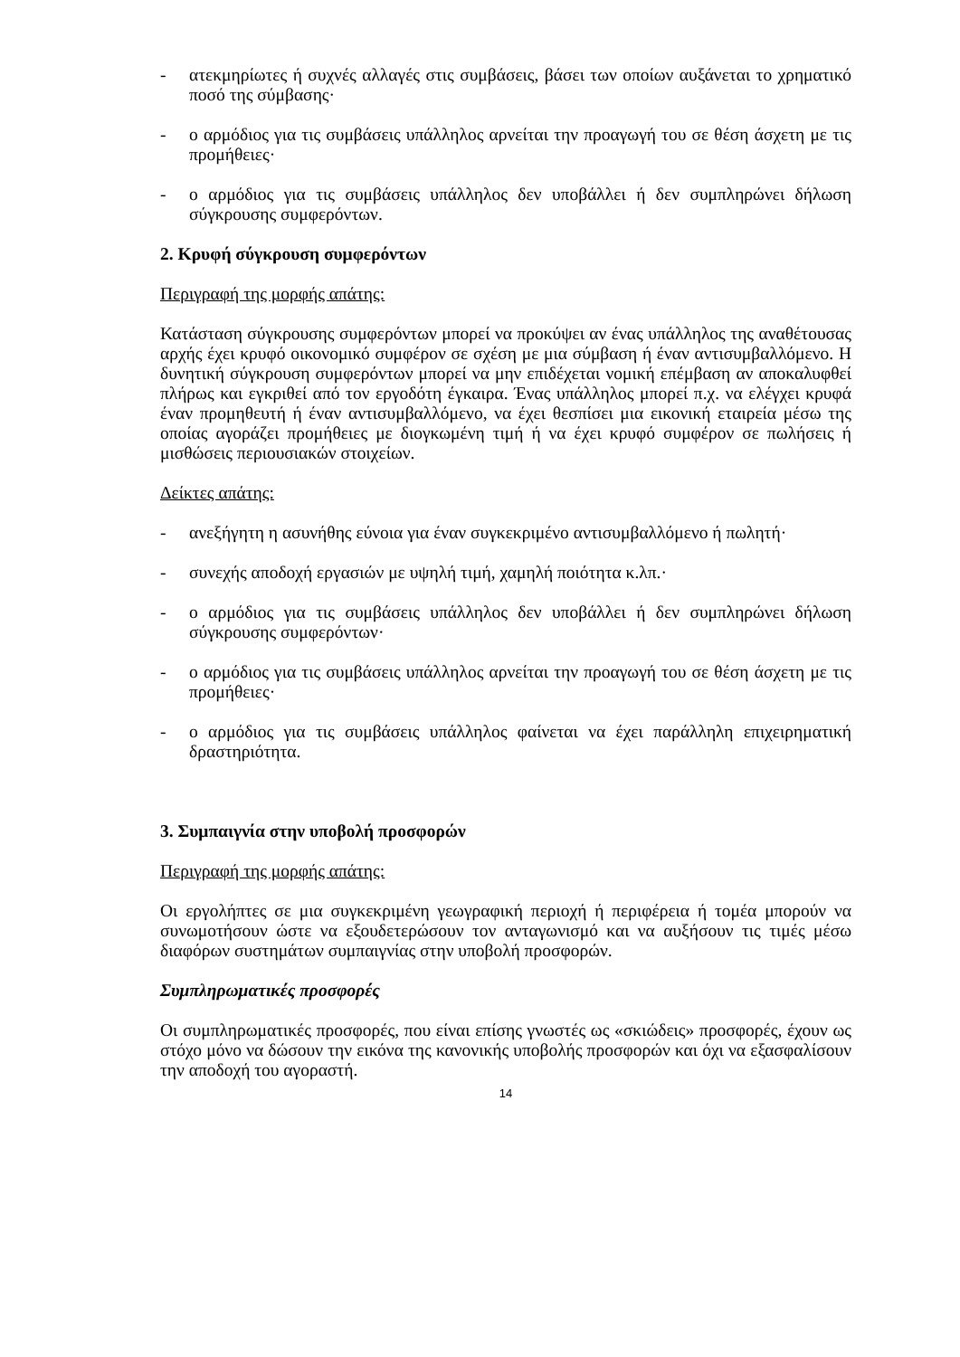- ατεκμηρίωτες ή συχνές αλλαγές στις συμβάσεις, βάσει των οποίων αυξάνεται το χρηματικό ποσό της σύμβασης·
- ο αρμόδιος για τις συμβάσεις υπάλληλος αρνείται την προαγωγή του σε θέση άσχετη με τις προμήθειες·
- ο αρμόδιος για τις συμβάσεις υπάλληλος δεν υποβάλλει ή δεν συμπληρώνει δήλωση σύγκρουσης συμφερόντων.
2. Κρυφή σύγκρουση συμφερόντων
Περιγραφή της μορφής απάτης:
Κατάσταση σύγκρουσης συμφερόντων μπορεί να προκύψει αν ένας υπάλληλος της αναθέτουσας αρχής έχει κρυφό οικονομικό συμφέρον σε σχέση με μια σύμβαση ή έναν αντισυμβαλλόμενο. Η δυνητική σύγκρουση συμφερόντων μπορεί να μην επιδέχεται νομική επέμβαση αν αποκαλυφθεί πλήρως και εγκριθεί από τον εργοδότη έγκαιρα. Ένας υπάλληλος μπορεί π.χ. να ελέγχει κρυφά έναν προμηθευτή ή έναν αντισυμβαλλόμενο, να έχει θεσπίσει μια εικονική εταιρεία μέσω της οποίας αγοράζει προμήθειες με διογκωμένη τιμή ή να έχει κρυφό συμφέρον σε πωλήσεις ή μισθώσεις περιουσιακών στοιχείων.
Δείκτες απάτης:
- ανεξήγητη η ασυνήθης εύνοια για έναν συγκεκριμένο αντισυμβαλλόμενο ή πωλητή·
- συνεχής αποδοχή εργασιών με υψηλή τιμή, χαμηλή ποιότητα κ.λπ.·
- ο αρμόδιος για τις συμβάσεις υπάλληλος δεν υποβάλλει ή δεν συμπληρώνει δήλωση σύγκρουσης συμφερόντων·
- ο αρμόδιος για τις συμβάσεις υπάλληλος αρνείται την προαγωγή του σε θέση άσχετη με τις προμήθειες·
- ο αρμόδιος για τις συμβάσεις υπάλληλος φαίνεται να έχει παράλληλη επιχειρηματική δραστηριότητα.
3. Συμπαιγνία στην υποβολή προσφορών
Περιγραφή της μορφής απάτης:
Οι εργολήπτες σε μια συγκεκριμένη γεωγραφική περιοχή ή περιφέρεια ή τομέα μπορούν να συνωμοτήσουν ώστε να εξουδετερώσουν τον ανταγωνισμό και να αυξήσουν τις τιμές μέσω διαφόρων συστημάτων συμπαιγνίας στην υποβολή προσφορών.
Συμπληρωματικές προσφορές
Οι συμπληρωματικές προσφορές, που είναι επίσης γνωστές ως «σκιώδεις» προσφορές, έχουν ως στόχο μόνο να δώσουν την εικόνα της κανονικής υποβολής προσφορών και όχι να εξασφαλίσουν την αποδοχή του αγοραστή.
14